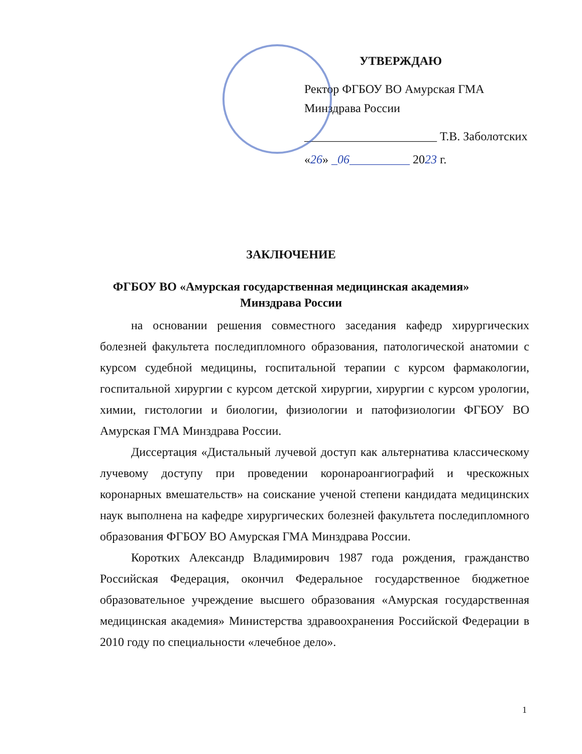УТВЕРЖДАЮ
Ректор ФГБОУ ВО Амурская ГМА
Минздрава России
______________________ Т.В. Заболотских
«26» _06__________ 2023 г.
ЗАКЛЮЧЕНИЕ
ФГБОУ ВО «Амурская государственная медицинская академия»
Минздрава России
на основании решения совместного заседания кафедр хирургических болезней факультета последипломного образования, патологической анатомии с курсом судебной медицины, госпитальной терапии с курсом фармакологии, госпитальной хирургии с курсом детской хирургии, хирургии с курсом урологии, химии, гистологии и биологии, физиологии и патофизиологии ФГБОУ ВО Амурская ГМА Минздрава России.
Диссертация «Дистальный лучевой доступ как альтернатива классическому лучевому доступу при проведении коронароангиографий и чрескожных коронарных вмешательств» на соискание ученой степени кандидата медицинских наук выполнена на кафедре хирургических болезней факультета последипломного образования ФГБОУ ВО Амурская ГМА Минздрава России.
Коротких Александр Владимирович 1987 года рождения, гражданство Российская Федерация, окончил Федеральное государственное бюджетное образовательное учреждение высшего образования «Амурская государственная медицинская академия» Министерства здравоохранения Российской Федерации в 2010 году по специальности «лечебное дело».
1